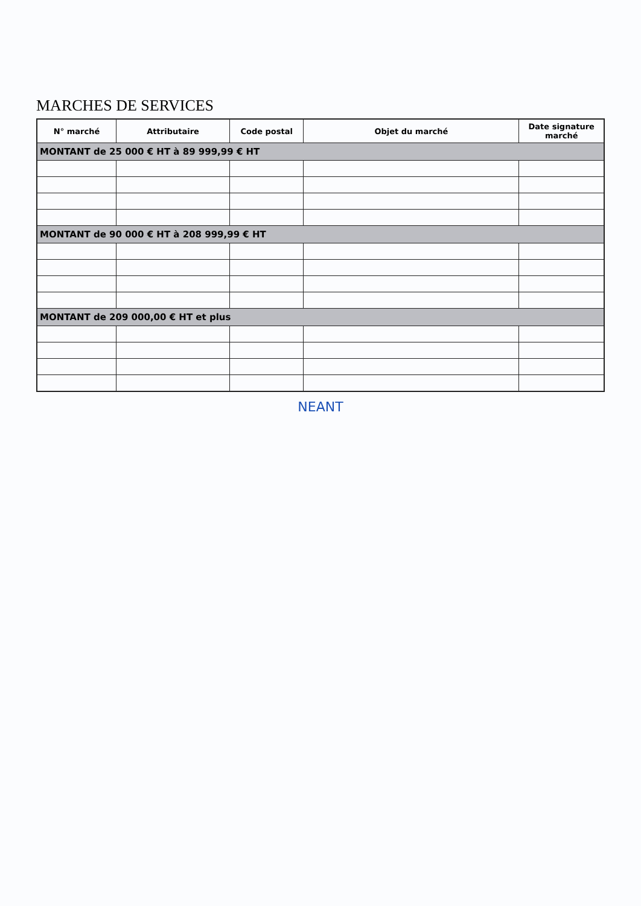MARCHES DE SERVICES
| N° marché | Attributaire | Code postal | Objet du marché | Date signature marché |
| --- | --- | --- | --- | --- |
| MONTANT de 25 000 € HT à 89 999,99 € HT | | | | |
| MONTANT de 90 000 € HT à 208 999,99 € HT | | | | |
| MONTANT de 209 000,00 € HT et plus | | | | |
NEANT